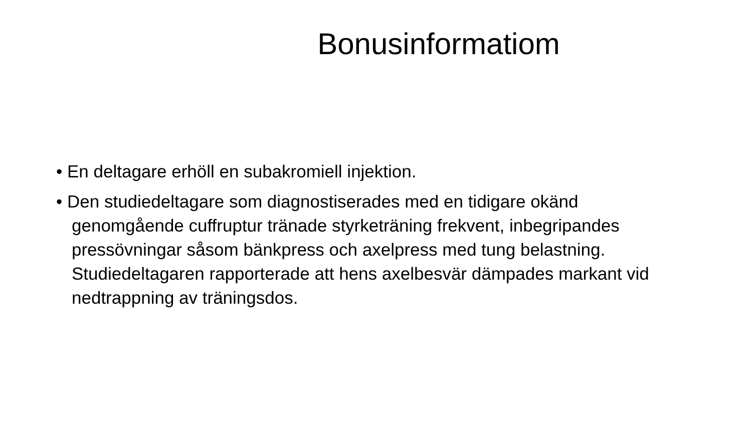Bonusinformatiom
• En deltagare erhöll en subakromiell injektion.
• Den studiedeltagare som diagnostiserades med en tidigare okänd genomgående cuffruptur tränade styrketräning frekvent, inbegripandes pressövningar såsom bänkpress och axelpress med tung belastning. Studiedeltagaren rapporterade att hens axelbesvär dämpades markant vid nedtrappning av träningsdos.